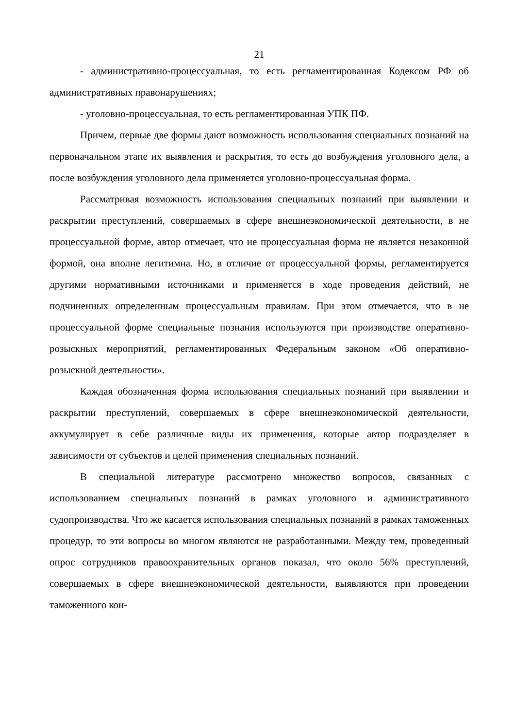21
- административно-процессуальная, то есть регламентированная Кодексом РФ об административных правонарушениях;
- уголовно-процессуальная, то есть регламентированная УПК ПФ.
Причем, первые две формы дают возможность использования специальных познаний на первоначальном этапе их выявления и раскрытия, то есть до возбуждения уголовного дела, а после возбуждения уголовного дела применяется уголовно-процессуальная форма.
Рассматривая возможность использования специальных познаний при выявлении и раскрытии преступлений, совершаемых в сфере внешнеэкономической деятельности, в не процессуальной форме, автор отмечает, что не процессуальная форма не является незаконной формой, она вполне легитимна. Но, в отличие от процессуальной формы, регламентируется другими нормативными источниками и применяется в ходе проведения действий, не подчиненных определенным процессуальным правилам. При этом отмечается, что в не процессуальной форме специальные познания используются при производстве оперативно-розыскных мероприятий, регламентированных Федеральным законом «Об оперативно-розыскной деятельности».
Каждая обозначенная форма использования специальных познаний при выявлении и раскрытии преступлений, совершаемых в сфере внешнеэкономической деятельности, аккумулирует в себе различные виды их применения, которые автор подразделяет в зависимости от субъектов и целей применения специальных познаний.
В специальной литературе рассмотрено множество вопросов, связанных с использованием специальных познаний в рамках уголовного и административного судопроизводства. Что же касается использования специальных познаний в рамках таможенных процедур, то эти вопросы во многом являются не разработанными. Между тем, проведенный опрос сотрудников правоохранительных органов показал, что около 56% преступлений, совершаемых в сфере внешнеэкономической деятельности, выявляются при проведении таможенного кон-